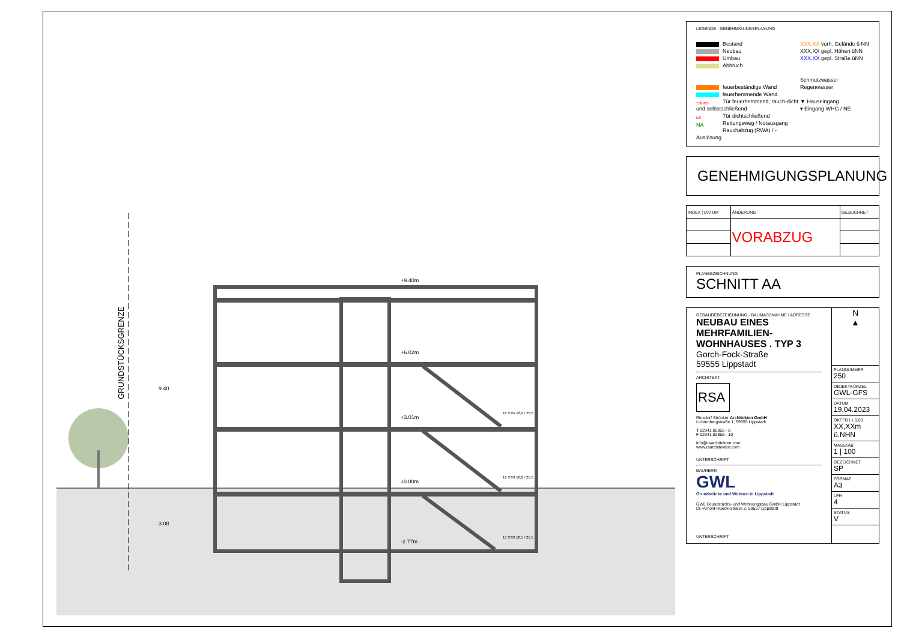GRUNDSTÜCKSGRENZE
+9.40m
+6.02m
+3.01m
±0.00m
-2.77m
16 STG 18,8 / 25,5
16 STG 18,8 / 25,5
15 STG 18,5 / 25,5
9.40
3.08
LEGENDE . GENEHMIGUNGSPLANUNG
Bestand
Neubau
Umbau
Abbruch
feuerbeständige Wand
feuerhemmende Wand
T30-RS Tür feuerhemmend, rauch-dicht und selbstschließend
DS Tür dichtschließend
NA Rettungsweg / Notausgang
Rauchabzug (RWA) / - Auslösung
XXX,XX vorh. Gelände ü NN
XXX,XX gepl. Höhen üNN
XXX,XX gepl. Straße üNN
Schmutzwasser
Regenwasser
▼ Hauseingang
▾ Eingang WHG / NE
GENEHMIGUNGSPLANUNG
| INDEX / DATUM | ÄNDERUNG | GEZEICHNET |
| --- | --- | --- |
| | VORABZUG | |
PLANBEZEICHNUNG
SCHNITT AA
GEBÄUDEBEZEICHNUNG - BAUMASSNAHME / ADRESSE
NEUBAU EINES MEHRFAMILIEN-WOHNHAUSES . TYP 3
Gorch-Fock-Straße
59555 Lippstadt
ARCHITEKT
RSA
Rinsdorf Ströcker Architekten GmbH
Lichtenbergstraße 1, 59555 Lippstadt
T 02941.82855 - 0
F 02941.82855 - 10
info@rsarchitekten.com
www.rsarchitekten.com
UNTERSCHRIFT
BAUHERR
GWL
Grundstücke und Wohnen in Lippstadt
GWL Grundstücks- und Wohnungsbau GmbH Lippstadt
Dr.-Arnold-Hueck-Straße 2, 59557 Lippstadt
UNTERSCHRIFT
N
▲
PLANNUMMER
250
OBJEKTKÜRZEL
GWL-GFS
DATUM
19.04.2023
OKFFB I ± 0,00
XX,XXm ü.NHN
MASSTAB
1 | 100
GEZEICHNET
SP
FORMAT
A3
LPH
4
STATUS
V